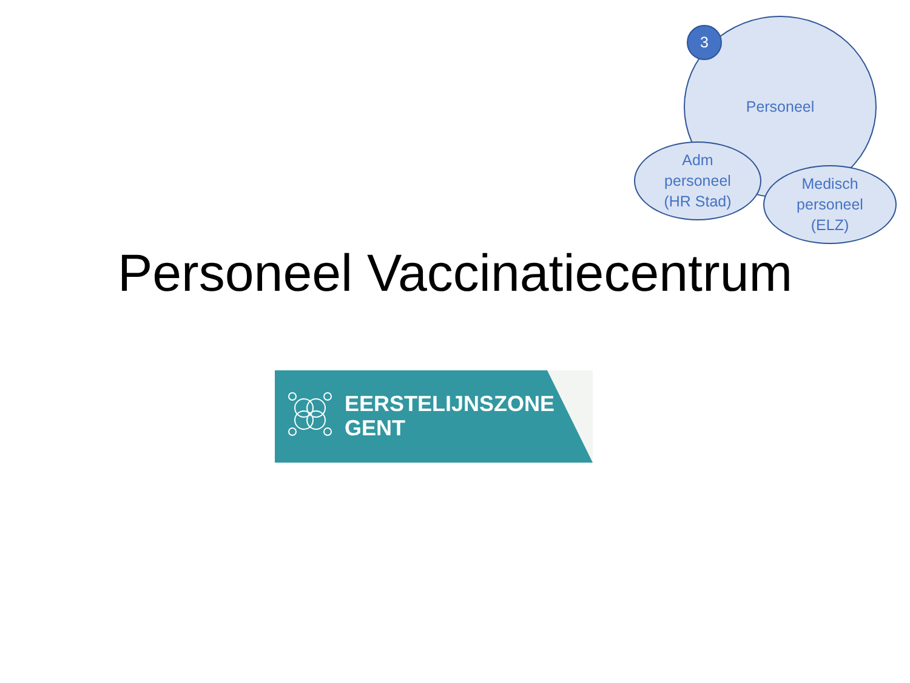Personeel
Adm
personeel
(HR Stad)
Medisch
personeel
(ELZ)
3
Personeel Vaccinatiecentrum
EERSTELIJNSZONE
GENT